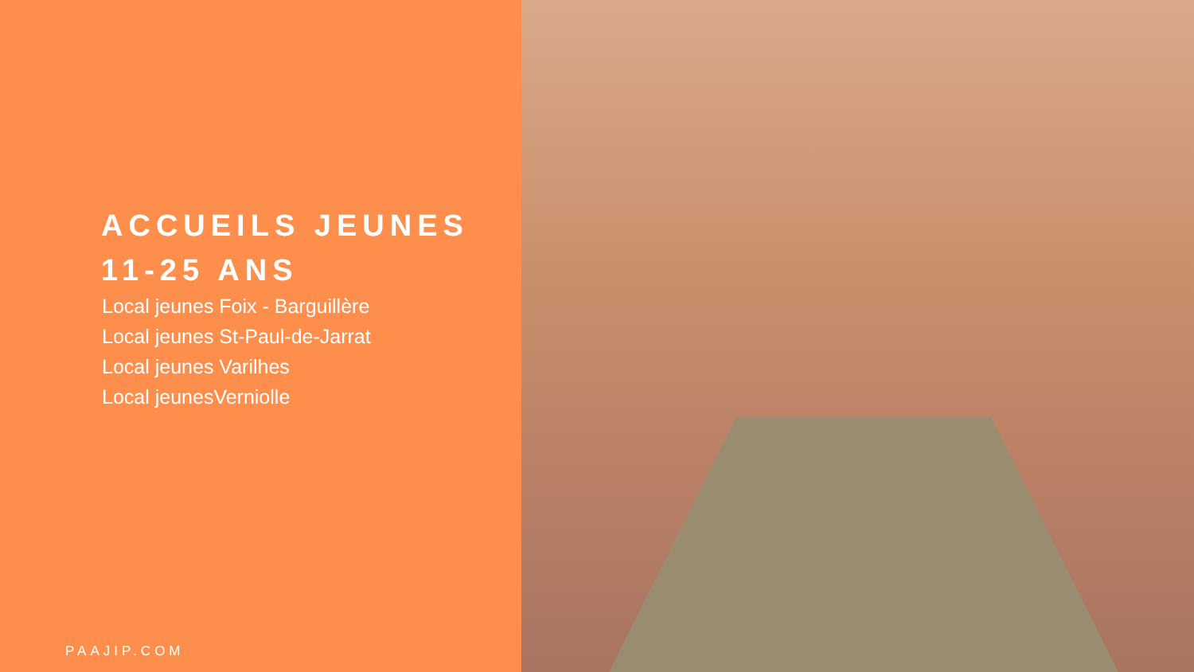ACCUEILS JEUNES
11-25 ANS
Local jeunes Foix - Barguillère
Local jeunes St-Paul-de-Jarrat
Local jeunes Varilhes
Local jeunesVerniolle
PAAJIP.COM